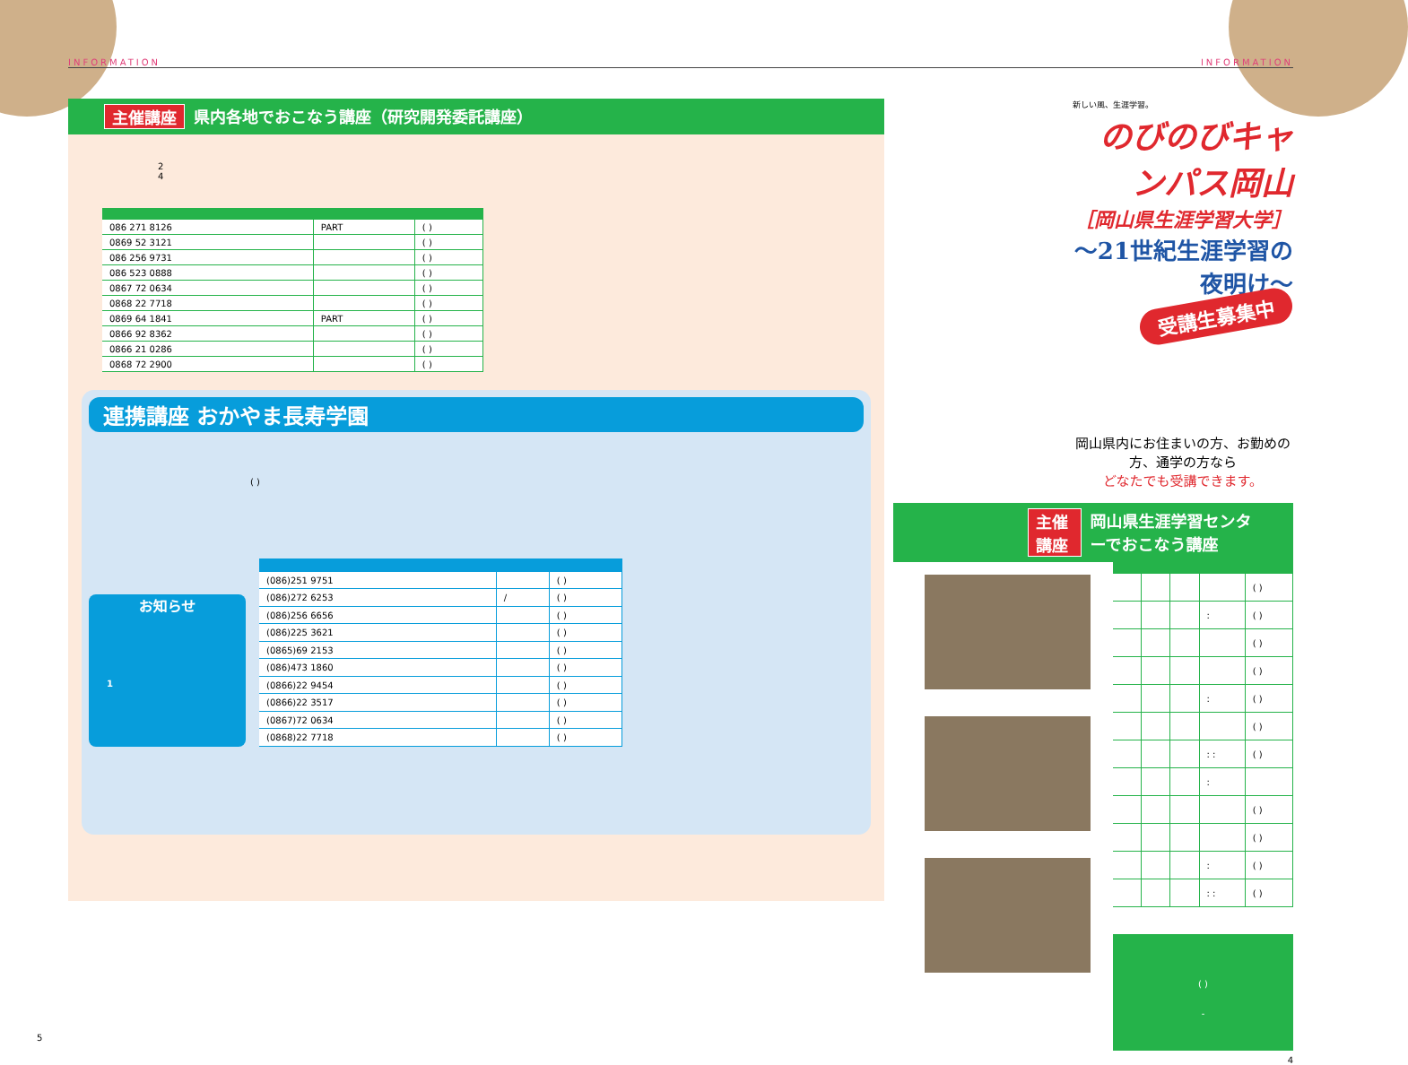INFORMATION INFORMATION
主催講座 県内各地でおこなう講座（研究開発委託講座）
2
4
| 086 271 8126 | PART | ( ) |
| 0869 52 3121 | | ( ) |
| 086 256 9731 | | ( ) |
| 086 523 0888 | | ( ) |
| 0867 72 0634 | | ( ) |
| 0868 22 7718 | | ( ) |
| 0869 64 1841 | PART | ( ) |
| 0866 92 8362 | | ( ) |
| 0866 21 0286 | | ( ) |
| 0868 72 2900 | | ( ) |
連携講座 おかやま長寿学園
( )
お知らせ
1
| (086)251 9751 | | ( ) |
| (086)272 6253 | / | ( ) |
| (086)256 6656 | | ( ) |
| (086)225 3621 | | ( ) |
| (0865)69 2153 | | ( ) |
| (086)473 1860 | | ( ) |
| (0866)22 9454 | | ( ) |
| (0866)22 3517 | | ( ) |
| (0867)72 0634 | | ( ) |
| (0868)22 7718 | | ( ) |
5
新しい風、生涯学習。
のびのびキャンパス岡山
［岡山県生涯学習大学］
～21世紀生涯学習の夜明け～
受講生募集中
岡山県内にお住まいの方、お勤めの方、通学の方なら
どなたでも受講できます。
主催講座 岡山県生涯学習センターでおこなう講座
| | | | | ( ) |
| | | | : | ( ) |
| | | | | ( ) |
| | | | | ( ) |
| | | | : | ( ) |
| | | | | ( ) |
| | | | : : | ( ) |
| | | | : | |
| | | | | ( ) |
| | | | | ( ) |
| | | | : | ( ) |
| | | | : : | ( ) |
( )
-
4